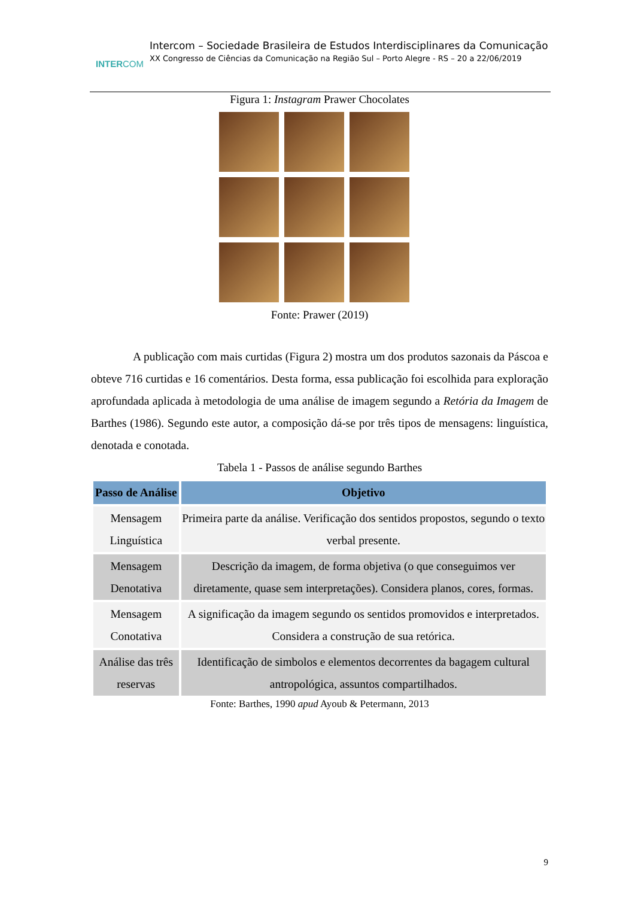INTERCOM
Intercom – Sociedade Brasileira de Estudos Interdisciplinares da Comunicação
XX Congresso de Ciências da Comunicação na Região Sul – Porto Alegre - RS – 20 a 22/06/2019
Figura 1: Instagram Prawer Chocolates
Fonte: Prawer (2019)
A publicação com mais curtidas (Figura 2) mostra um dos produtos sazonais da Páscoa e obteve 716 curtidas e 16 comentários. Desta forma, essa publicação foi escolhida para exploração aprofundada aplicada à metodologia de uma análise de imagem segundo a Retória da Imagem de Barthes (1986). Segundo este autor, a composição dá-se por três tipos de mensagens: linguística, denotada e conotada.
Tabela 1 - Passos de análise segundo Barthes
| Passo de Análise | Objetivo |
| --- | --- |
| Mensagem Linguística | Primeira parte da análise. Verificação dos sentidos propostos, segundo o texto verbal presente. |
| Mensagem Denotativa | Descrição da imagem, de forma objetiva (o que conseguimos ver diretamente, quase sem interpretações). Considera planos, cores, formas. |
| Mensagem Conotativa | A significação da imagem segundo os sentidos promovidos e interpretados. Considera a construção de sua retórica. |
| Análise das três reservas | Identificação de simbolos e elementos decorrentes da bagagem cultural antropológica, assuntos compartilhados. |
Fonte: Barthes, 1990 apud Ayoub & Petermann, 2013
9